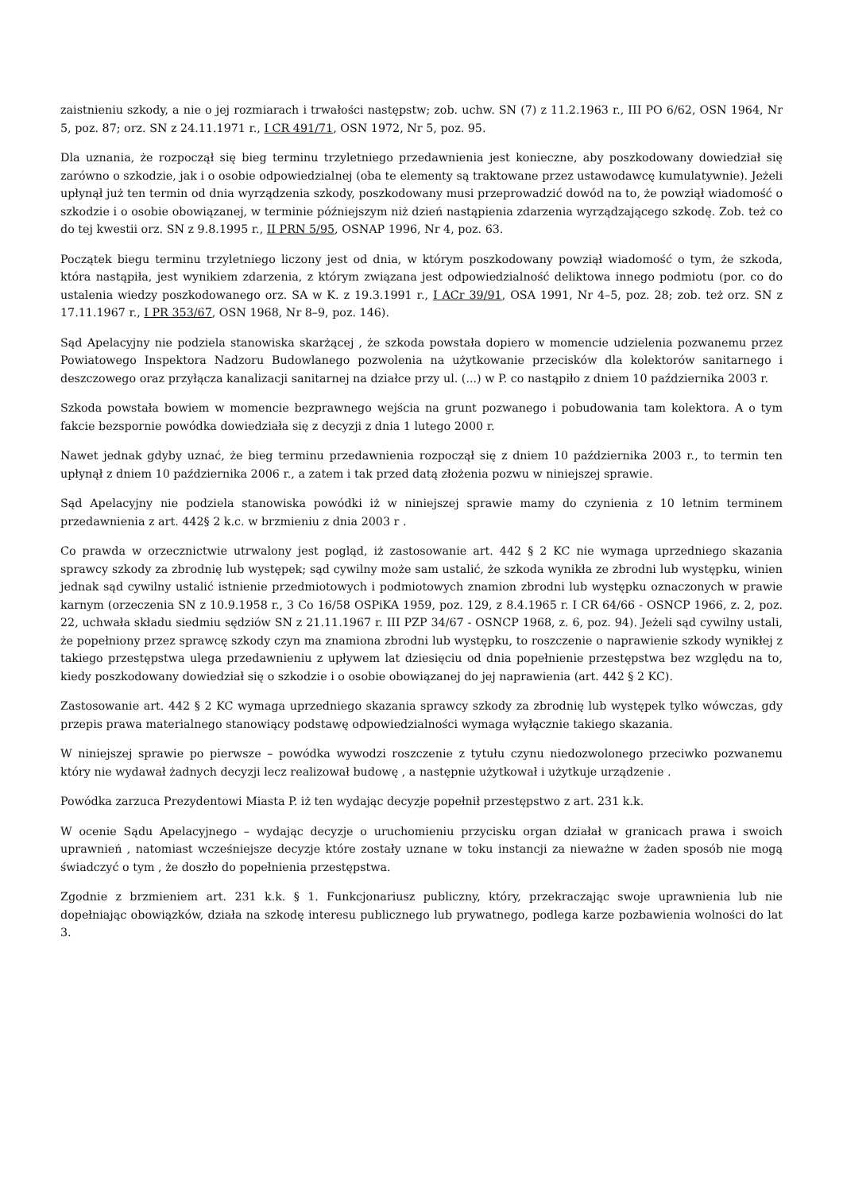zaistnieniu szkody, a nie o jej rozmiarach i trwałości następstw; zob. uchw. SN (7) z 11.2.1963 r., III PO 6/62, OSN 1964, Nr 5, poz. 87; orz. SN z 24.11.1971 r., I CR 491/71, OSN 1972, Nr 5, poz. 95.
Dla uznania, że rozpoczął się bieg terminu trzyletniego przedawnienia jest konieczne, aby poszkodowany dowiedział się zarówno o szkodzie, jak i o osobie odpowiedzialnej (oba te elementy są traktowane przez ustawodawcę kumulatywnie). Jeżeli upłynął już ten termin od dnia wyrządzenia szkody, poszkodowany musi przeprowadzić dowód na to, że powziął wiadomość o szkodzie i o osobie obowiązanej, w terminie późniejszym niż dzień nastąpienia zdarzenia wyrządzającego szkodę. Zob. też co do tej kwestii orz. SN z 9.8.1995 r., II PRN 5/95, OSNAP 1996, Nr 4, poz. 63.
Początek biegu terminu trzyletniego liczony jest od dnia, w którym poszkodowany powziął wiadomość o tym, że szkoda, która nastąpiła, jest wynikiem zdarzenia, z którym związana jest odpowiedzialność deliktowa innego podmiotu (por. co do ustalenia wiedzy poszkodowanego orz. SA w K. z 19.3.1991 r., I ACr 39/91, OSA 1991, Nr 4–5, poz. 28; zob. też orz. SN z 17.11.1967 r., I PR 353/67, OSN 1968, Nr 8–9, poz. 146).
Sąd Apelacyjny nie podziela stanowiska skarżącej , że szkoda powstała dopiero w momencie udzielenia pozwanemu przez Powiatowego Inspektora Nadzoru Budowlanego pozwolenia na użytkowanie przecisków dla kolektorów sanitarnego i deszczowego oraz przyłącza kanalizacji sanitarnej na działce przy ul. (...) w P. co nastąpiło z dniem 10 października 2003 r.
Szkoda powstała bowiem w momencie bezprawnego wejścia na grunt pozwanego i pobudowania tam kolektora. A o tym fakcie bezspornie powódka dowiedziała się z decyzji z dnia 1 lutego 2000 r.
Nawet jednak gdyby uznać, że bieg terminu przedawnienia rozpoczął się z dniem 10 października 2003 r., to termin ten upłynął z dniem 10 października 2006 r., a zatem i tak przed datą złożenia pozwu w niniejszej sprawie.
Sąd Apelacyjny nie podziela stanowiska powódki iż w niniejszej sprawie mamy do czynienia z 10 letnim terminem przedawnienia z art. 442§ 2 k.c. w brzmieniu z dnia 2003 r .
Co prawda w orzecznictwie utrwalony jest pogląd, iż zastosowanie art. 442 § 2 KC nie wymaga uprzedniego skazania sprawcy szkody za zbrodnię lub występek; sąd cywilny może sam ustalić, że szkoda wynikła ze zbrodni lub występku, winien jednak sąd cywilny ustalić istnienie przedmiotowych i podmiotowych znamion zbrodni lub występku oznaczonych w prawie karnym (orzeczenia SN z 10.9.1958 r., 3 Co 16/58 OSPiKA 1959, poz. 129, z 8.4.1965 r. I CR 64/66 - OSNCP 1966, z. 2, poz. 22, uchwała składu siedmiu sędziów SN z 21.11.1967 r. III PZP 34/67 - OSNCP 1968, z. 6, poz. 94). Jeżeli sąd cywilny ustali, że popełniony przez sprawcę szkody czyn ma znamiona zbrodni lub występku, to roszczenie o naprawienie szkody wynikłej z takiego przestępstwa ulega przedawnieniu z upływem lat dziesięciu od dnia popełnienie przestępstwa bez względu na to, kiedy poszkodowany dowiedział się o szkodzie i o osobie obowiązanej do jej naprawienia (art. 442 § 2 KC).
Zastosowanie art. 442 § 2 KC wymaga uprzedniego skazania sprawcy szkody za zbrodnię lub występek tylko wówczas, gdy przepis prawa materialnego stanowiący podstawę odpowiedzialności wymaga wyłącznie takiego skazania.
W niniejszej sprawie po pierwsze – powódka wywodzi roszczenie z tytułu czynu niedozwolonego przeciwko pozwanemu który nie wydawał żadnych decyzji lecz realizował budowę , a następnie użytkował i użytkuje urządzenie .
Powódka zarzuca Prezydentowi Miasta P. iż ten wydając decyzje popełnił przestępstwo z art. 231 k.k.
W ocenie Sądu Apelacyjnego – wydając decyzje o uruchomieniu przycisku organ działał w granicach prawa i swoich uprawnień , natomiast wcześniejsze decyzje które zostały uznane w toku instancji za nieważne w żaden sposób nie mogą świadczyć o tym , że doszło do popełnienia przestępstwa.
Zgodnie z brzmieniem art. 231 k.k. § 1. Funkcjonariusz publiczny, który, przekraczając swoje uprawnienia lub nie dopełniając obowiązków, działa na szkodę interesu publicznego lub prywatnego, podlega karze pozbawienia wolności do lat 3.